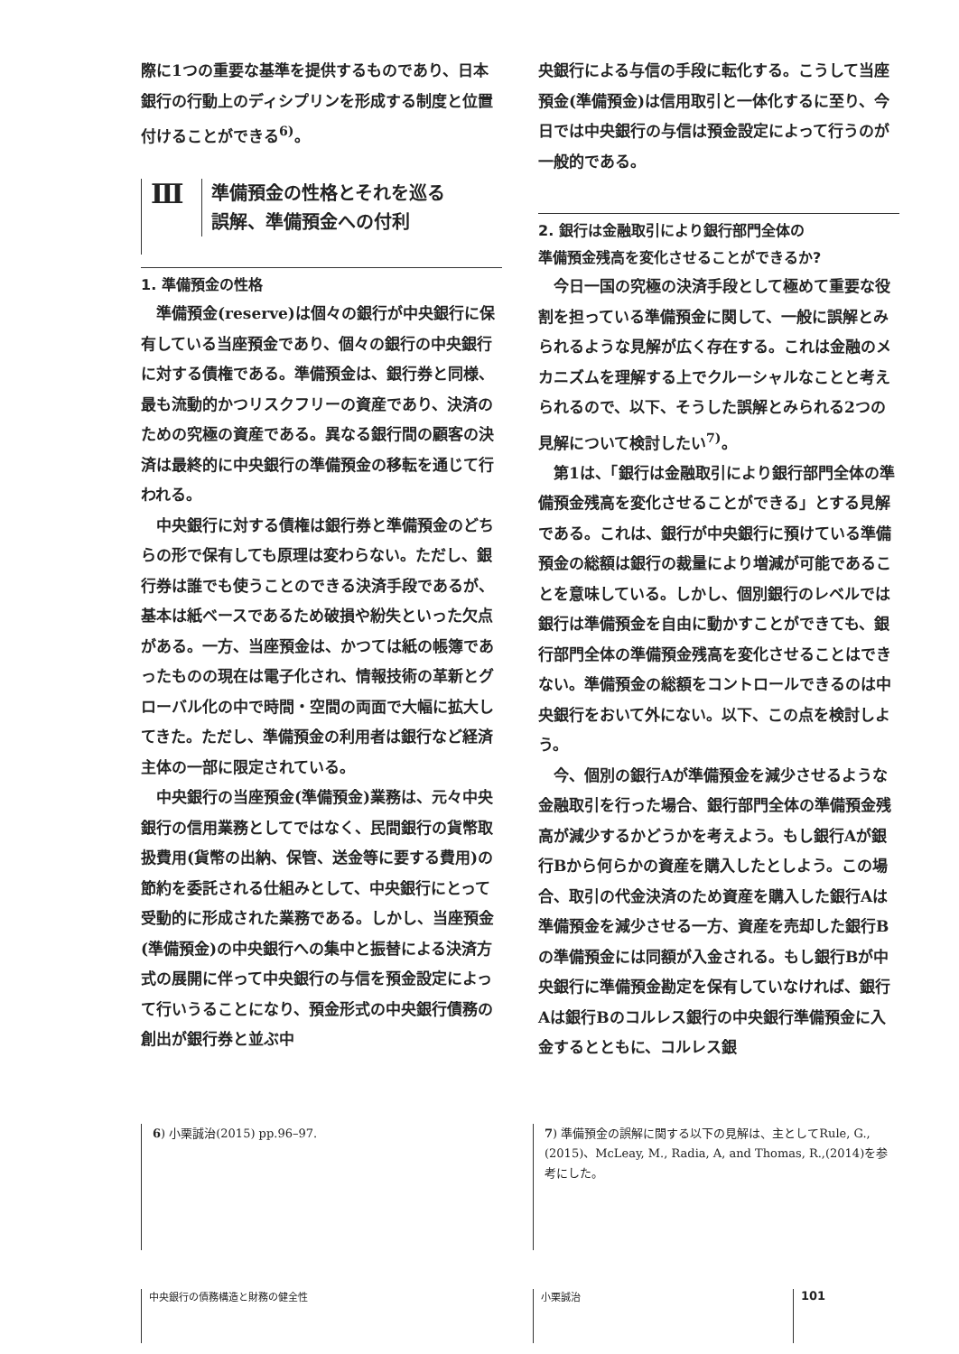際に1つの重要な基準を提供するものであり、日本銀行の行動上のディシプリンを形成する制度と位置付けることができる<sup>6)</sup>。
Ⅲ
準備預金の性格とそれを巡る
誤解、準備預金への付利
1. 準備預金の性格
準備預金(reserve)は個々の銀行が中央銀行に保有している当座預金であり、個々の銀行の中央銀行に対する債権である。準備預金は、銀行券と同様、最も流動的かつリスクフリーの資産であり、決済のための究極の資産である。異なる銀行間の顧客の決済は最終的に中央銀行の準備預金の移転を通じて行われる。
中央銀行に対する債権は銀行券と準備預金のどちらの形で保有しても原理は変わらない。ただし、銀行券は誰でも使うことのできる決済手段であるが、基本は紙ベースであるため破損や紛失といった欠点がある。一方、当座預金は、かつては紙の帳簿であったものの現在は電子化され、情報技術の革新とグローバル化の中で時間・空間の両面で大幅に拡大してきた。ただし、準備預金の利用者は銀行など経済主体の一部に限定されている。
中央銀行の当座預金(準備預金)業務は、元々中央銀行の信用業務としてではなく、民間銀行の貨幣取扱費用(貨幣の出納、保管、送金等に要する費用)の節約を委託される仕組みとして、中央銀行にとって受動的に形成された業務である。しかし、当座預金(準備預金)の中央銀行への集中と振替による決済方式の展開に伴って中央銀行の与信を預金設定によって行いうることになり、預金形式の中央銀行債務の創出が銀行券と並ぶ中
央銀行による与信の手段に転化する。こうして当座預金(準備預金)は信用取引と一体化するに至り、今日では中央銀行の与信は預金設定によって行うのが一般的である。
2. 銀行は金融取引により銀行部門全体の
準備預金残高を変化させることができるか?
今日一国の究極の決済手段として極めて重要な役割を担っている準備預金に関して、一般に誤解とみられるような見解が広く存在する。これは金融のメカニズムを理解する上でクルーシャルなことと考えられるので、以下、そうした誤解とみられる2つの見解について検討したい<sup>7)</sup>。
第1は、「銀行は金融取引により銀行部門全体の準備預金残高を変化させることができる」とする見解である。これは、銀行が中央銀行に預けている準備預金の総額は銀行の裁量により増減が可能であることを意味している。しかし、個別銀行のレベルでは銀行は準備預金を自由に動かすことができても、銀行部門全体の準備預金残高を変化させることはできない。準備預金の総額をコントロールできるのは中央銀行をおいて外にない。以下、この点を検討しよう。
今、個別の銀行Aが準備預金を減少させるような金融取引を行った場合、銀行部門全体の準備預金残高が減少するかどうかを考えよう。もし銀行Aが銀行Bから何らかの資産を購入したとしよう。この場合、取引の代金決済のため資産を購入した銀行Aは準備預金を減少させる一方、資産を売却した銀行Bの準備預金には同額が入金される。もし銀行Bが中央銀行に準備預金勘定を保有していなければ、銀行Aは銀行Bのコルレス銀行の中央銀行準備預金に入金するとともに、コルレス銀
6) 小栗誠治(2015) pp.96–97.
7) 準備預金の誤解に関する以下の見解は、主としてRule, G.,(2015)、McLeay, M., Radia, A, and Thomas, R.,(2014)を参考にした。
中央銀行の債務構造と財務の健全性 小栗誠治 101